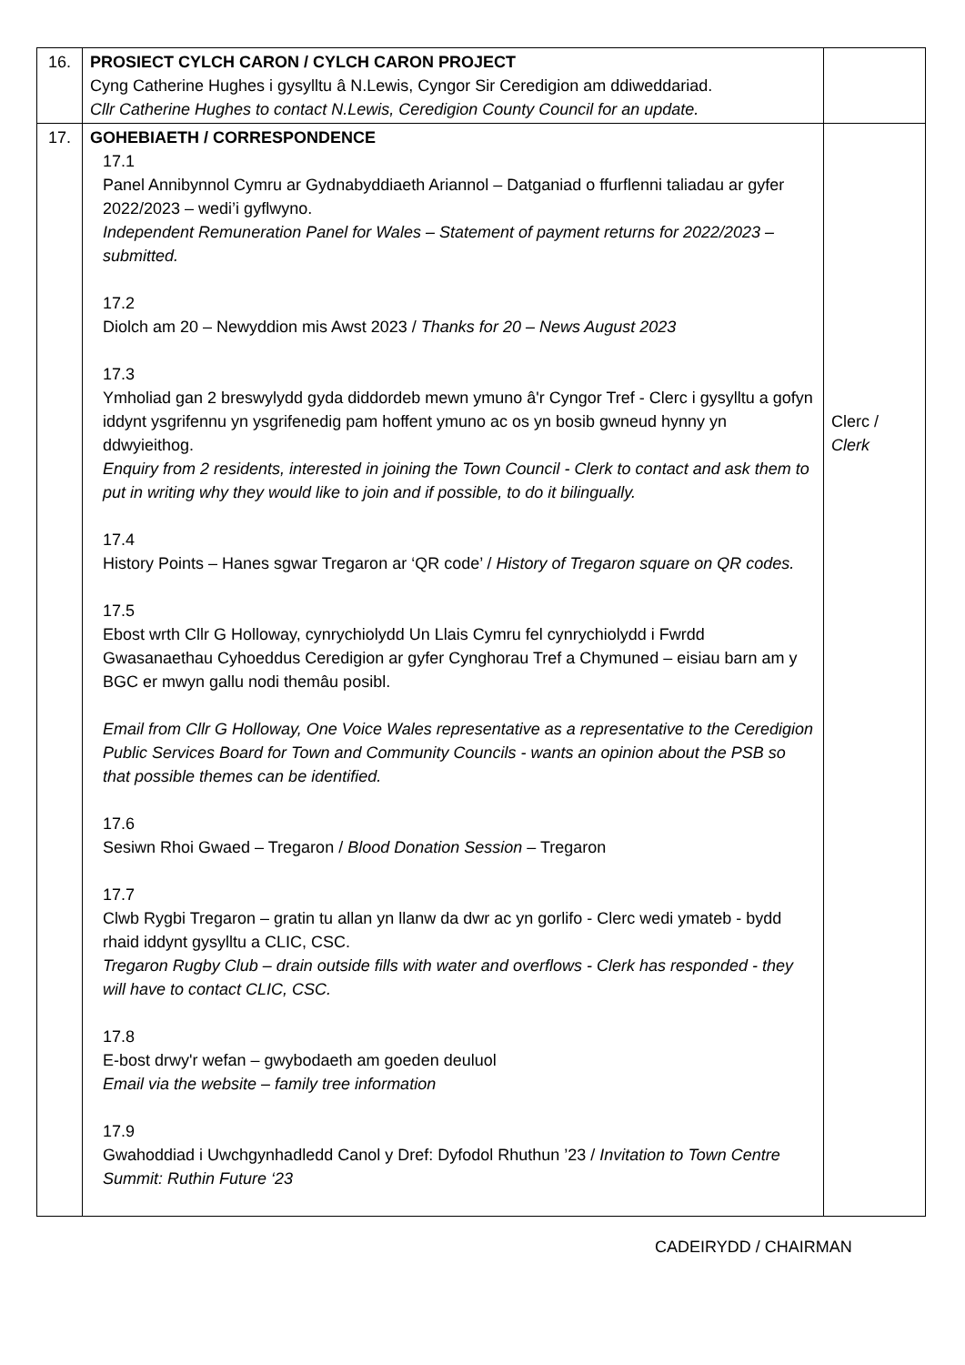| 16. | PROSIECT CYLCH CARON / CYLCH CARON PROJECT Cyng Catherine Hughes i gysylltu â N.Lewis, Cyngor Sir Ceredigion am ddiweddariad. Cllr Catherine Hughes to contact N.Lewis, Ceredigion County Council for an update. | |
| 17. | GOHEBIAETH / CORRESPONDENCE 17.1 Panel Annibynnol Cymru ar Gydnabyddiaeth Ariannol – Datganiad o ffurflenni taliadau ar gyfer 2022/2023 – wedi’i gyflwyno. Independent Remuneration Panel for Wales – Statement of payment returns for 2022/2023 – submitted. 17.2 Diolch am 20 – Newyddion mis Awst 2023 / Thanks for 20 – News August 2023 17.3 Ymholiad gan 2 breswylydd gyda diddordeb mewn ymuno â'r Cyngor Tref - Clerc i gysylltu a gofyn iddynt ysgrifennu yn ysgrifenedig pam hoffent ymuno ac os yn bosib gwneud hynny yn ddwyieithog. Enquiry from 2 residents, interested in joining the Town Council - Clerk to contact and ask them to put in writing why they would like to join and if possible, to do it bilingually. 17.4 History Points – Hanes sgwar Tregaron ar ‘QR code’ / History of Tregaron square on QR codes. 17.5 Ebost wrth Cllr G Holloway, cynrychiolydd Un Llais Cymru fel cynrychiolydd i Fwrdd Gwasanaethau Cyhoeddus Ceredigion ar gyfer Cynghorau Tref a Chymuned – eisiau barn am y BGC er mwyn gallu nodi themâu posibl. Email from Cllr G Holloway, One Voice Wales representative as a representative to the Ceredigion Public Services Board for Town and Community Councils - wants an opinion about the PSB so that possible themes can be identified. 17.6 Sesiwn Rhoi Gwaed – Tregaron / Blood Donation Session – Tregaron 17.7 Clwb Rygbi Tregaron – gratin tu allan yn llanw da dwr ac yn gorlifo - Clerc wedi ymateb - bydd rhaid iddynt gysylltu a CLIC, CSC. Tregaron Rugby Club – drain outside fills with water and overflows - Clerk has responded - they will have to contact CLIC, CSC. 17.8 E-bost drwy'r wefan – gwybodaeth am goeden deuluol Email via the website – family tree information 17.9 Gwahoddiad i Uwchgynhadledd Canol y Dref: Dyfodol Rhuthun ’23 / Invitation to Town Centre Summit: Ruthin Future ‘23 | Clerc / Clerk |
CADEIRYDD / CHAIRMAN